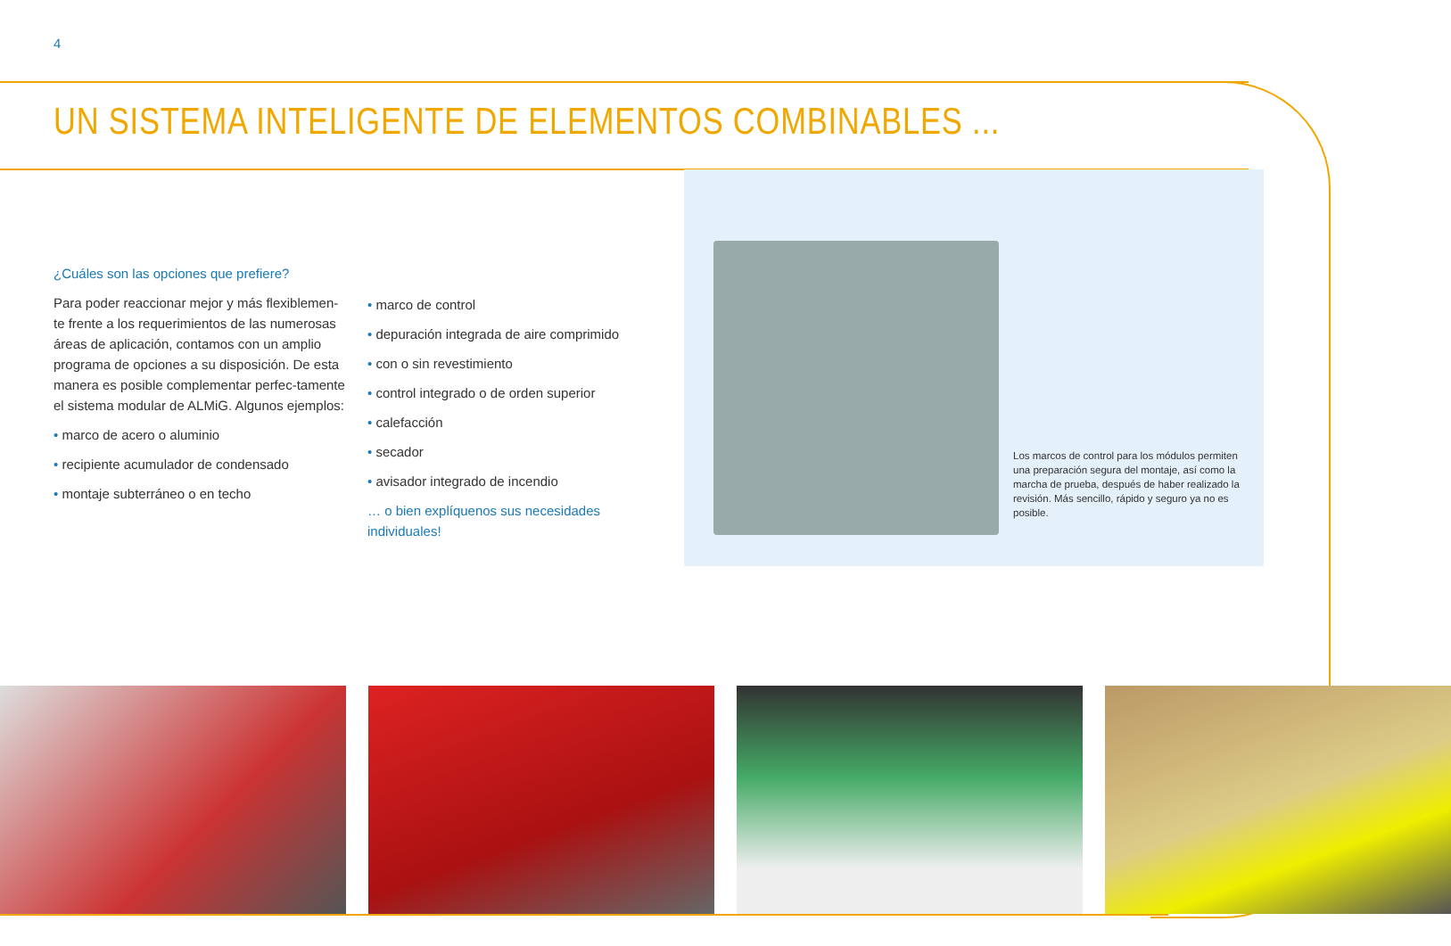4
UN SISTEMA INTELIGENTE DE ELEMENTOS COMBINABLES ...
¿Cuáles son las opciones que prefiere?
Para poder reaccionar mejor y más flexiblemen-te frente a los requerimientos de las numerosas áreas de aplicación, contamos con un amplio programa de opciones a su disposición. De esta manera es posible complementar perfec-tamente el sistema modular de ALMiG. Algunos ejemplos:
• marco de acero o aluminio
• recipiente acumulador de condensado
• montaje subterráneo o en techo
• marco de control
• depuración integrada de aire comprimido
• con o sin revestimiento
• control integrado o de orden superior
• calefacción
• secador
• avisador integrado de incendio
… o bien explíquenos sus necesidades individuales!
Los marcos de control para los módulos permiten una preparación segura del montaje, así como la marcha de prueba, después de haber realizado la revisión. Más sencillo, rápido y seguro ya no es posible.